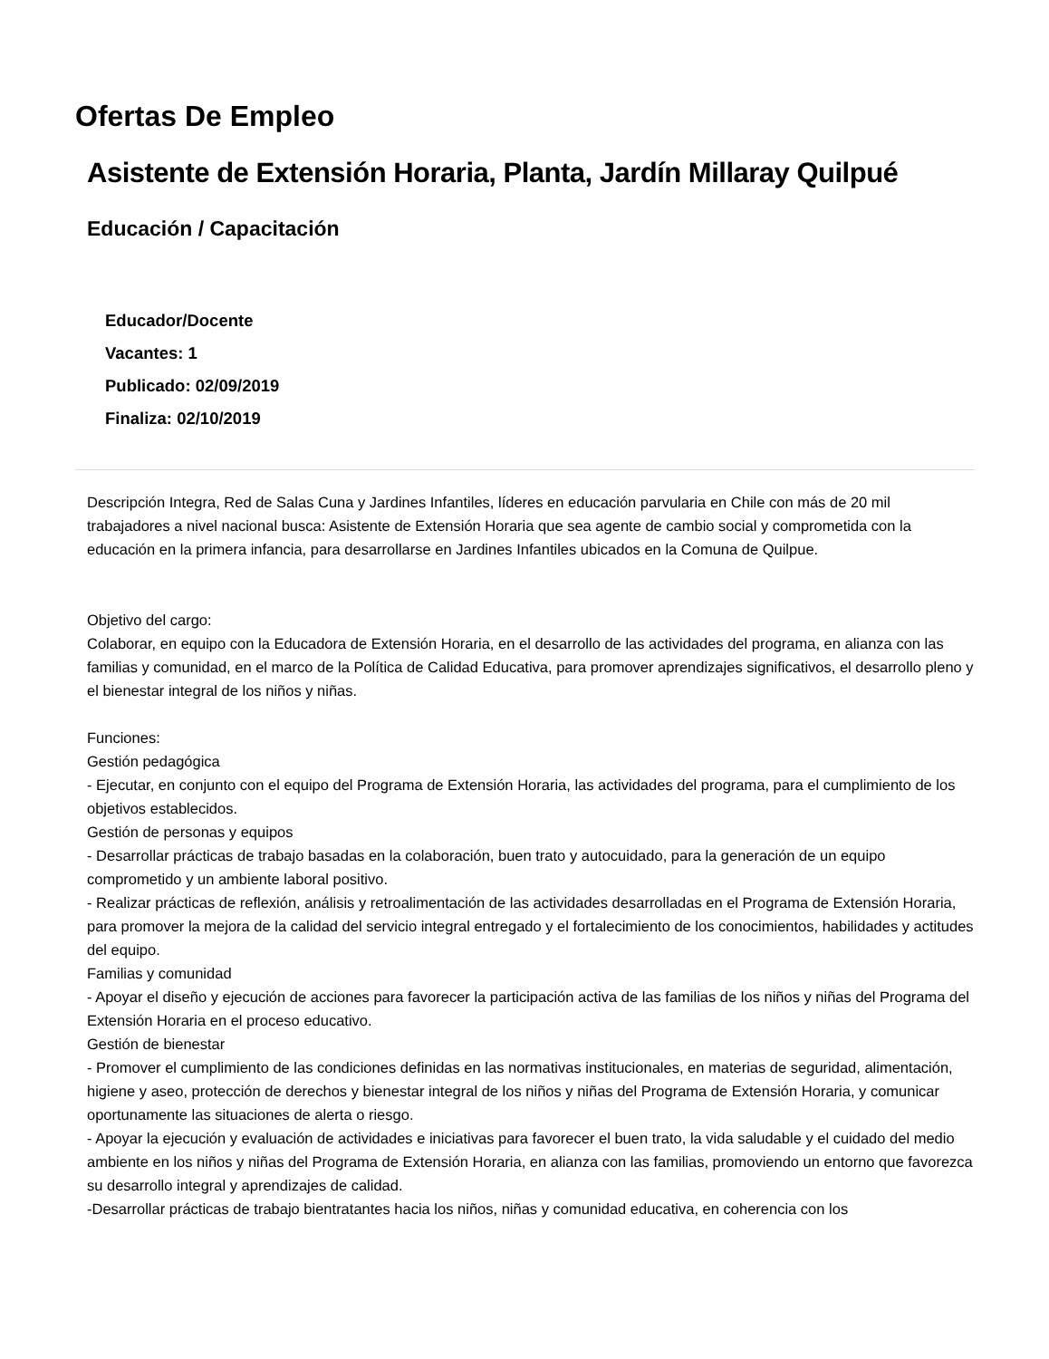Ofertas De Empleo
Asistente de Extensión Horaria, Planta, Jardín Millaray Quilpué
Educación / Capacitación
Educador/Docente
Vacantes: 1
Publicado: 02/09/2019
Finaliza: 02/10/2019
Descripción Integra, Red de Salas Cuna y Jardines Infantiles, líderes en educación parvularia en Chile con más de 20 mil trabajadores a nivel nacional busca: Asistente de Extensión Horaria que sea agente de cambio social y comprometida con la educación en la primera infancia, para desarrollarse en Jardines Infantiles ubicados en la Comuna de Quilpue.
Objetivo del cargo:
Colaborar, en equipo con la Educadora de Extensión Horaria, en el desarrollo de las actividades del programa, en alianza con las familias y comunidad, en el marco de la Política de Calidad Educativa, para promover aprendizajes significativos, el desarrollo pleno y el bienestar integral de los niños y niñas.
Funciones:
Gestión pedagógica
- Ejecutar, en conjunto con el equipo del Programa de Extensión Horaria, las actividades del programa, para el cumplimiento de los objetivos establecidos.
Gestión de personas y equipos
- Desarrollar prácticas de trabajo basadas en la colaboración, buen trato y autocuidado, para la generación de un equipo comprometido y un ambiente laboral positivo.
- Realizar prácticas de reflexión, análisis y retroalimentación de las actividades desarrolladas en el Programa de Extensión Horaria, para promover la mejora de la calidad del servicio integral entregado y el fortalecimiento de los conocimientos, habilidades y actitudes del equipo.
Familias y comunidad
- Apoyar el diseño y ejecución de acciones para favorecer la participación activa de las familias de los niños y niñas del Programa del Extensión Horaria en el proceso educativo.
Gestión de bienestar
- Promover el cumplimiento de las condiciones definidas en las normativas institucionales, en materias de seguridad, alimentación, higiene y aseo, protección de derechos y bienestar integral de los niños y niñas del Programa de Extensión Horaria, y comunicar oportunamente las situaciones de alerta o riesgo.
- Apoyar la ejecución y evaluación de actividades e iniciativas para favorecer el buen trato, la vida saludable y el cuidado del medio ambiente en los niños y niñas del Programa de Extensión Horaria, en alianza con las familias, promoviendo un entorno que favorezca su desarrollo integral y aprendizajes de calidad.
-Desarrollar prácticas de trabajo bientratantes hacia los niños, niñas y comunidad educativa, en coherencia con los